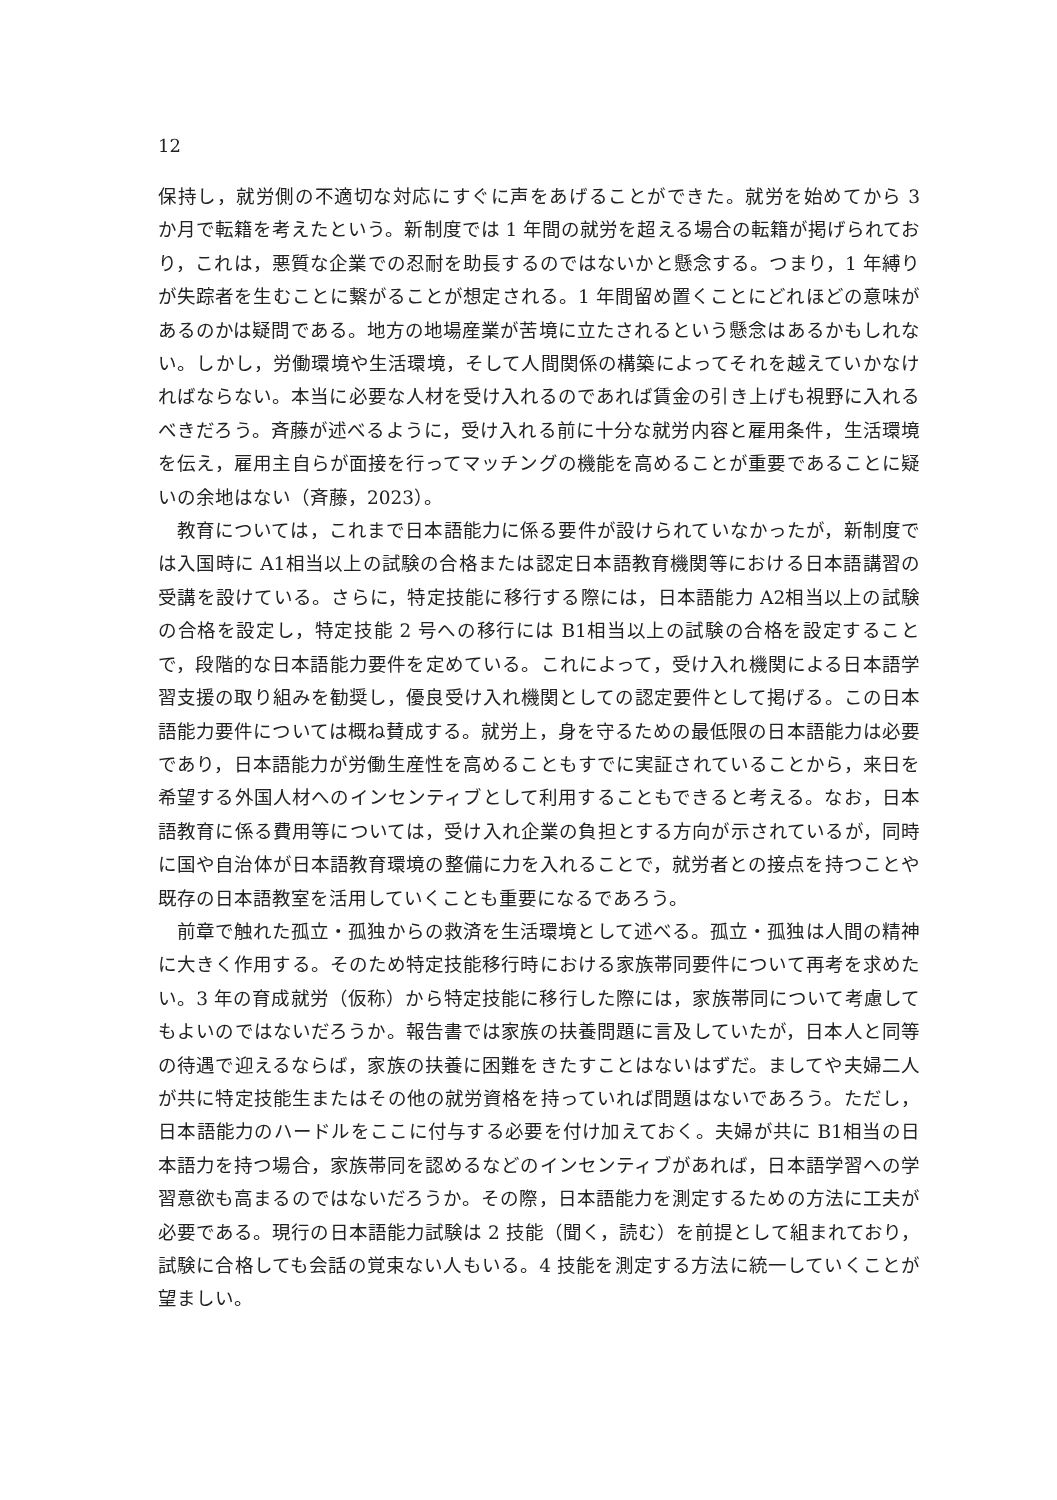12
保持し，就労側の不適切な対応にすぐに声をあげることができた。就労を始めてから 3 か月で転籍を考えたという。新制度では 1 年間の就労を超える場合の転籍が掲げられており，これは，悪質な企業での忍耐を助長するのではないかと懸念する。つまり，1 年縛りが失踪者を生むことに繋がることが想定される。1 年間留め置くことにどれほどの意味があるのかは疑問である。地方の地場産業が苦境に立たされるという懸念はあるかもしれない。しかし，労働環境や生活環境，そして人間関係の構築によってそれを越えていかなければならない。本当に必要な人材を受け入れるのであれば賃金の引き上げも視野に入れるべきだろう。斉藤が述べるように，受け入れる前に十分な就労内容と雇用条件，生活環境を伝え，雇用主自らが面接を行ってマッチングの機能を高めることが重要であることに疑いの余地はない（斉藤，2023）。
教育については，これまで日本語能力に係る要件が設けられていなかったが，新制度では入国時に A1相当以上の試験の合格または認定日本語教育機関等における日本語講習の受講を設けている。さらに，特定技能に移行する際には，日本語能力 A2相当以上の試験の合格を設定し，特定技能 2 号への移行には B1相当以上の試験の合格を設定することで，段階的な日本語能力要件を定めている。これによって，受け入れ機関による日本語学習支援の取り組みを勧奨し，優良受け入れ機関としての認定要件として掲げる。この日本語能力要件については概ね賛成する。就労上，身を守るための最低限の日本語能力は必要であり，日本語能力が労働生産性を高めることもすでに実証されていることから，来日を希望する外国人材へのインセンティブとして利用することもできると考える。なお，日本語教育に係る費用等については，受け入れ企業の負担とする方向が示されているが，同時に国や自治体が日本語教育環境の整備に力を入れることで，就労者との接点を持つことや既存の日本語教室を活用していくことも重要になるであろう。
前章で触れた孤立・孤独からの救済を生活環境として述べる。孤立・孤独は人間の精神に大きく作用する。そのため特定技能移行時における家族帯同要件について再考を求めたい。3 年の育成就労（仮称）から特定技能に移行した際には，家族帯同について考慮してもよいのではないだろうか。報告書では家族の扶養問題に言及していたが，日本人と同等の待遇で迎えるならば，家族の扶養に困難をきたすことはないはずだ。ましてや夫婦二人が共に特定技能生またはその他の就労資格を持っていれば問題はないであろう。ただし，日本語能力のハードルをここに付与する必要を付け加えておく。夫婦が共に B1相当の日本語力を持つ場合，家族帯同を認めるなどのインセンティブがあれば，日本語学習への学習意欲も高まるのではないだろうか。その際，日本語能力を測定するための方法に工夫が必要である。現行の日本語能力試験は 2 技能（聞く，読む）を前提として組まれており，試験に合格しても会話の覚束ない人もいる。4 技能を測定する方法に統一していくことが望ましい。